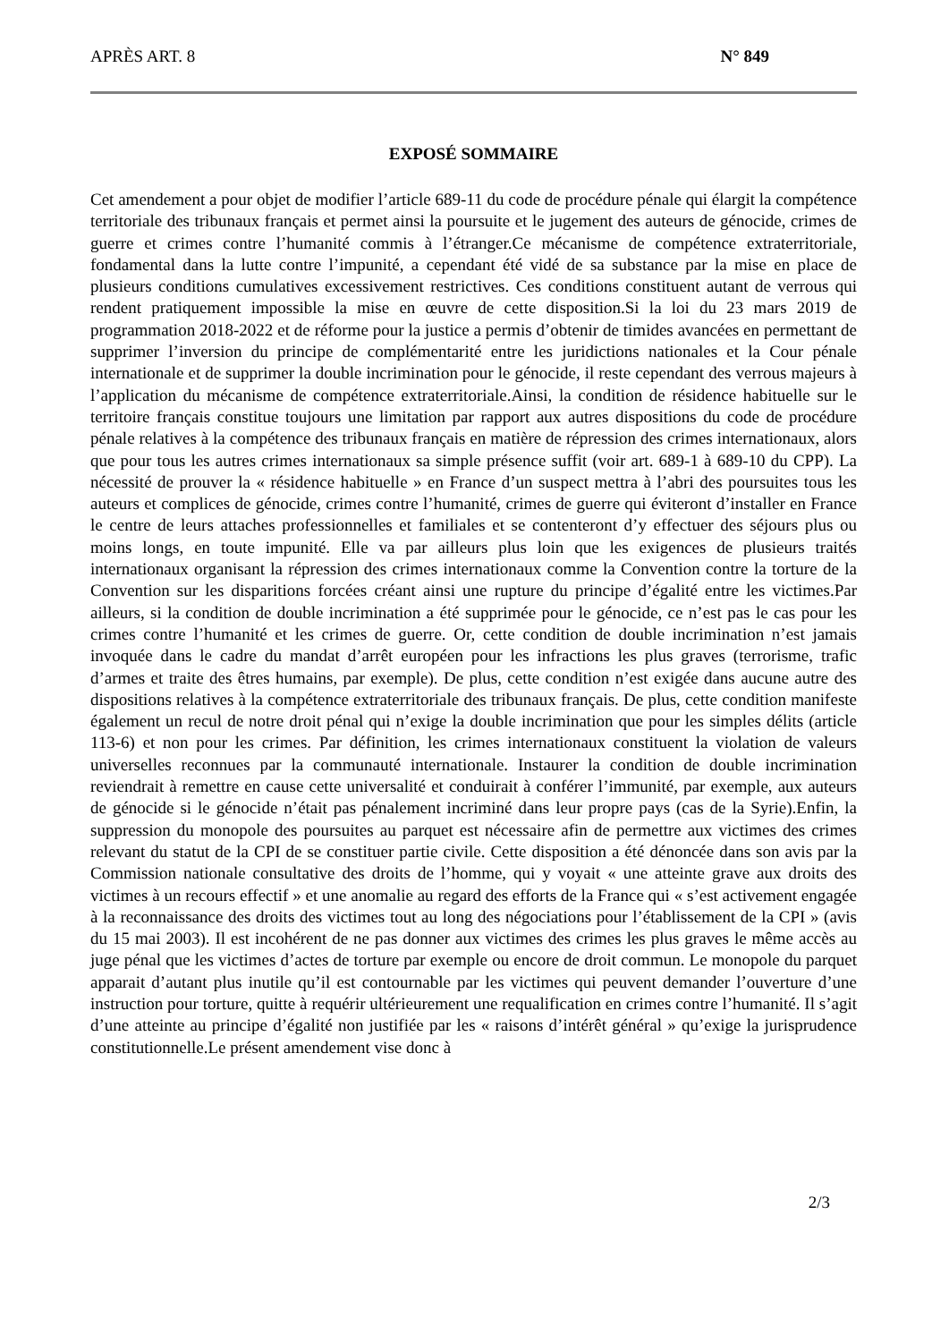APRÈS ART. 8 N° 849
EXPOSÉ SOMMAIRE
Cet amendement a pour objet de modifier l’article 689-11 du code de procédure pénale qui élargit la compétence territoriale des tribunaux français et permet ainsi la poursuite et le jugement des auteurs de génocide, crimes de guerre et crimes contre l’humanité commis à l’étranger.Ce mécanisme de compétence extraterritoriale, fondamental dans la lutte contre l’impunité, a cependant été vidé de sa substance par la mise en place de plusieurs conditions cumulatives excessivement restrictives. Ces conditions constituent autant de verrous qui rendent pratiquement impossible la mise en œuvre de cette disposition.Si la loi du 23 mars 2019 de programmation 2018-2022 et de réforme pour la justice a permis d’obtenir de timides avancées en permettant de supprimer l’inversion du principe de complémentarité entre les juridictions nationales et la Cour pénale internationale et de supprimer la double incrimination pour le génocide, il reste cependant des verrous majeurs à l’application du mécanisme de compétence extraterritoriale.Ainsi, la condition de résidence habituelle sur le territoire français constitue toujours une limitation par rapport aux autres dispositions du code de procédure pénale relatives à la compétence des tribunaux français en matière de répression des crimes internationaux, alors que pour tous les autres crimes internationaux sa simple présence suffit (voir art. 689-1 à 689-10 du CPP). La nécessité de prouver la « résidence habituelle » en France d’un suspect mettra à l’abri des poursuites tous les auteurs et complices de génocide, crimes contre l’humanité, crimes de guerre qui éviteront d’installer en France le centre de leurs attaches professionnelles et familiales et se contenteront d’y effectuer des séjours plus ou moins longs, en toute impunité. Elle va par ailleurs plus loin que les exigences de plusieurs traités internationaux organisant la répression des crimes internationaux comme la Convention contre la torture de la Convention sur les disparitions forcées créant ainsi une rupture du principe d’égalité entre les victimes.Par ailleurs, si la condition de double incrimination a été supprimée pour le génocide, ce n’est pas le cas pour les crimes contre l’humanité et les crimes de guerre. Or, cette condition de double incrimination n’est jamais invoquée dans le cadre du mandat d’arrêt européen pour les infractions les plus graves (terrorisme, trafic d’armes et traite des êtres humains, par exemple). De plus, cette condition n’est exigée dans aucune autre des dispositions relatives à la compétence extraterritoriale des tribunaux français. De plus, cette condition manifeste également un recul de notre droit pénal qui n’exige la double incrimination que pour les simples délits (article 113-6) et non pour les crimes. Par définition, les crimes internationaux constituent la violation de valeurs universelles reconnues par la communauté internationale. Instaurer la condition de double incrimination reviendrait à remettre en cause cette universalité et conduirait à conférer l’immunité, par exemple, aux auteurs de génocide si le génocide n’était pas pénalement incriminé dans leur propre pays (cas de la Syrie).Enfin, la suppression du monopole des poursuites au parquet est nécessaire afin de permettre aux victimes des crimes relevant du statut de la CPI de se constituer partie civile. Cette disposition a été dénoncée dans son avis par la Commission nationale consultative des droits de l’homme, qui y voyait « une atteinte grave aux droits des victimes à un recours effectif » et une anomalie au regard des efforts de la France qui « s’est activement engagée à la reconnaissance des droits des victimes tout au long des négociations pour l’établissement de la CPI » (avis du 15 mai 2003). Il est incohérent de ne pas donner aux victimes des crimes les plus graves le même accès au juge pénal que les victimes d’actes de torture par exemple ou encore de droit commun. Le monopole du parquet apparait d’autant plus inutile qu’il est contournable par les victimes qui peuvent demander l’ouverture d’une instruction pour torture, quitte à requérir ultérieurement une requalification en crimes contre l’humanité. Il s’agit d’une atteinte au principe d’égalité non justifiée par les « raisons d’intérêt général » qu’exige la jurisprudence constitutionnelle.Le présent amendement vise donc à
2/3